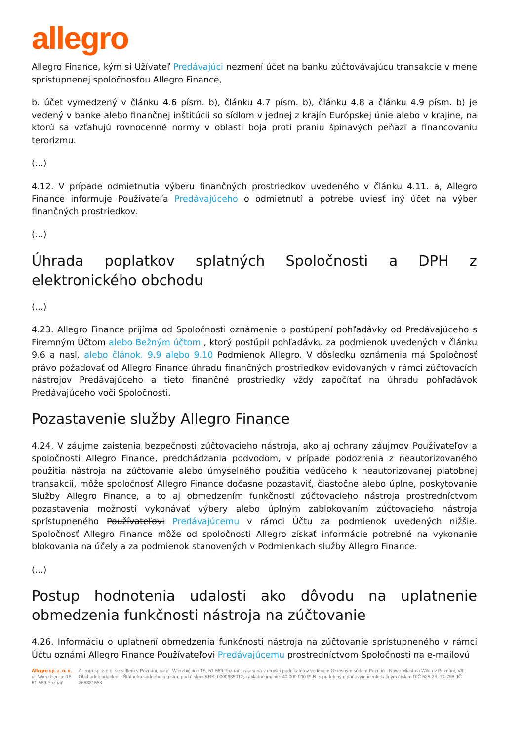allegro
Allegro Finance, kým si Užívateľ Predávajúci nezmení účet na banku zúčtovávajúcu transakcie v mene sprístupnenej spoločnosťou Allegro Finance,
b. účet vymedzený v článku 4.6 písm. b), článku 4.7 písm. b), článku 4.8 a článku 4.9 písm. b) je vedený v banke alebo finančnej inštitúcii so sídlom v jednej z krajín Európskej únie alebo v krajine, na ktorú sa vzťahujú rovnocenné normy v oblasti boja proti praniu špinavých peňazí a financovaniu terorizmu.
(...)
4.12. V prípade odmietnutia výberu finančných prostriedkov uvedeného v článku 4.11. a, Allegro Finance informuje Používateľa Predávajúceho o odmietnutí a potrebe uviesť iný účet na výber finančných prostriedkov.
(...)
Úhrada poplatkov splatných Spoločnosti a DPH z elektronického obchodu
(...)
4.23. Allegro Finance prijíma od Spoločnosti oznámenie o postúpení pohľadávky od Predávajúceho s Firemným Účtom alebo Bežným účtom , ktorý postúpil pohľadávku za podmienok uvedených v článku 9.6 a nasl. alebo článok. 9.9 alebo 9.10 Podmienok Allegro. V dôsledku oznámenia má Spoločnosť právo požadovať od Allegro Finance úhradu finančných prostriedkov evidovaných v rámci zúčtovacích nástrojov Predávajúceho a tieto finančné prostriedky vždy započítať na úhradu pohľadávok Predávajúceho voči Spoločnosti.
Pozastavenie služby Allegro Finance
4.24. V záujme zaistenia bezpečnosti zúčtovacieho nástroja, ako aj ochrany záujmov Používateľov a spoločnosti Allegro Finance, predchádzania podvodom, v prípade podozrenia z neautorizovaného použitia nástroja na zúčtovanie alebo úmyselného použitia vedúceho k neautorizovanej platobnej transakcii, môže spoločnosť Allegro Finance dočasne pozastaviť, čiastočne alebo úplne, poskytovanie Služby Allegro Finance, a to aj obmedzením funkčnosti zúčtovacieho nástroja prostredníctvom pozastavenia možnosti vykonávať výbery alebo úplným zablokovaním zúčtovacieho nástroja sprístupneného Používateľovi Predávajúcemu v rámci Účtu za podmienok uvedených nižšie. Spoločnosť Allegro Finance môže od spoločnosti Allegro získať informácie potrebné na vykonanie blokovania na účely a za podmienok stanovených v Podmienkach služby Allegro Finance.
(...)
Postup hodnotenia udalosti ako dôvodu na uplatnenie obmedzenia funkčnosti nástroja na zúčtovanie
4.26. Informáciu o uplatnení obmedzenia funkčnosti nástroja na zúčtovanie sprístupneného v rámci Účtu oznámi Allegro Finance Používateľovi Predávajúcemu prostredníctvom Spoločnosti na e-mailovú
Allegro sp. z. o. o.
ul. Wierzbięcice 1B
61-569 Poznaň
Allegro sp. z o.o. se sídlem v Poznani, na ul. Wierzbięcice 1B, 61-569 Poznaň, zapísaná v registri podnikateľov vedenom Okresným súdom Poznaň - Nowe Miasto a Wilda v Poznani, VIII. Obchodné oddelenie Štátneho súdneho registra, pod číslom KRS: 0000635012, základné imanie: 40 000 000 PLN, s prideleným daňovým identifikačným číslom DIČ 525-26- 74-798, IČ 365331553